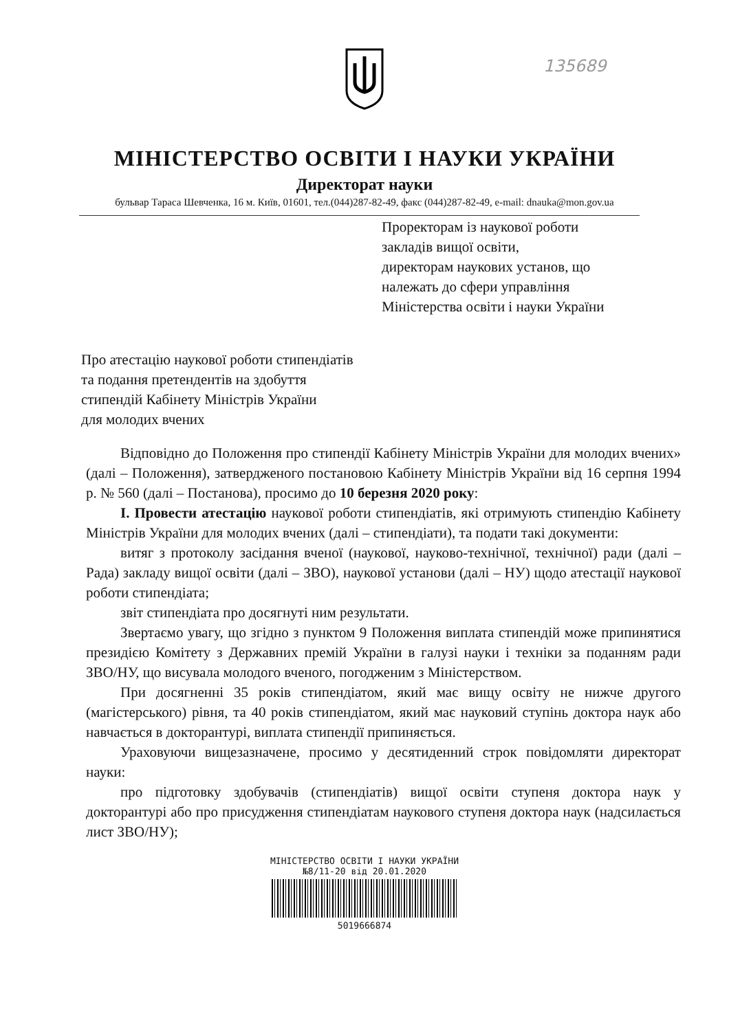135689
МІНІСТЕРСТВО ОСВІТИ І НАУКИ УКРАЇНИ
Директорат науки
бульвар Тараса Шевченка, 16 м. Київ, 01601, тел.(044)287-82-49, факс (044)287-82-49, e-mail: dnauka@mon.gov.ua
Проректорам із наукової роботи
закладів вищої освіти,
директорам наукових установ, що
належать до сфери управління
Міністерства освіти і науки України
Про атестацію наукової роботи стипендіатів
та подання претендентів на здобуття
стипендій Кабінету Міністрів України
для молодих вчених
Відповідно до Положення про стипендії Кабінету Міністрів України для молодих вчених» (далі – Положення), затвердженого постановою Кабінету Міністрів України від 16 серпня 1994 р. № 560 (далі – Постанова), просимо до 10 березня 2020 року:
І. Провести атестацію наукової роботи стипендіатів, які отримують стипендію Кабінету Міністрів України для молодих вчених (далі – стипендіати), та подати такі документи:
витяг з протоколу засідання вченої (наукової, науково-технічної, технічної) ради (далі – Рада) закладу вищої освіти (далі – ЗВО), наукової установи (далі – НУ) щодо атестації наукової роботи стипендіата;
звіт стипендіата про досягнуті ним результати.
Звертаємо увагу, що згідно з пунктом 9 Положення виплата стипендій може припинятися президією Комітету з Державних премій України в галузі науки і техніки за поданням ради ЗВО/НУ, що висувала молодого вченого, погодженим з Міністерством.
При досягненні 35 років стипендіатом, який має вищу освіту не нижче другого (магістерського) рівня, та 40 років стипендіатом, який має науковий ступінь доктора наук або навчається в докторантурі, виплата стипендії припиняється.
Ураховуючи вищезазначене, просимо у десятиденний строк повідомляти директорат науки:
про підготовку здобувачів (стипендіатів) вищої освіти ступеня доктора наук у докторантурі або про присудження стипендіатам наукового ступеня доктора наук (надсилається лист ЗВО/НУ);
МІНІСТЕРСТВО ОСВІТИ І НАУКИ УКРАЇНИ
№8/11-20 від 20.01.2020
5019666874